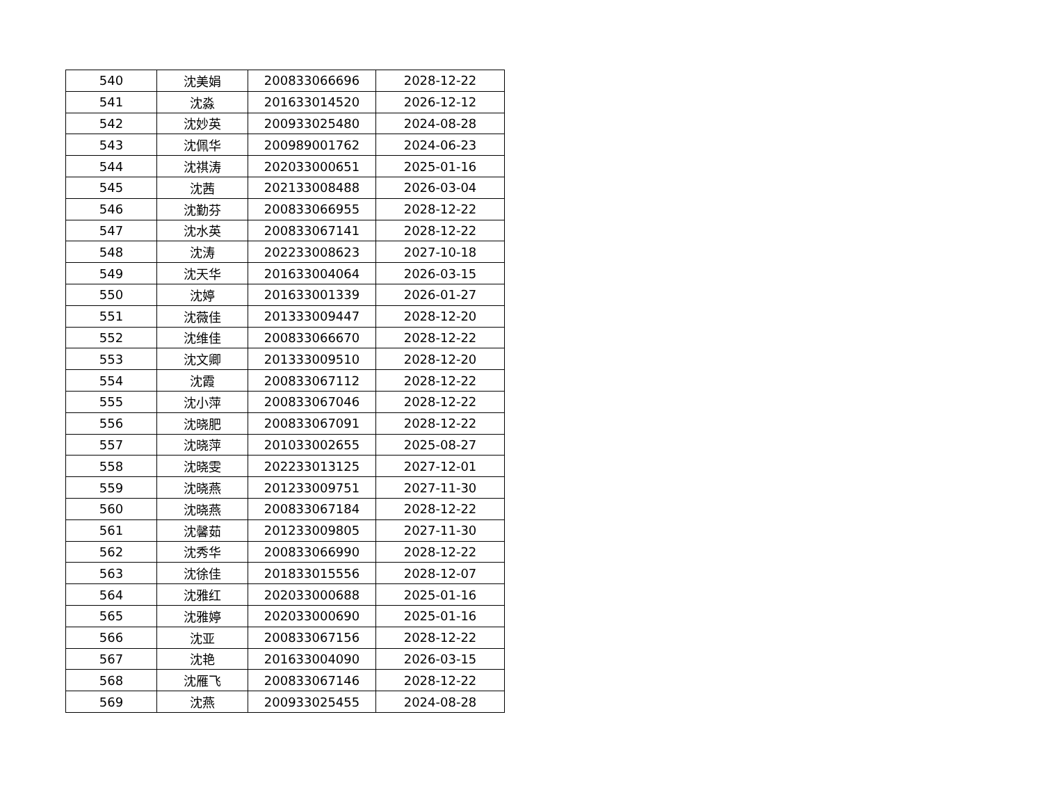| 540 | 沈美娟 | 200833066696 | 2028-12-22 |
| 541 | 沈淼 | 201633014520 | 2026-12-12 |
| 542 | 沈妙英 | 200933025480 | 2024-08-28 |
| 543 | 沈佩华 | 200989001762 | 2024-06-23 |
| 544 | 沈祺涛 | 202033000651 | 2025-01-16 |
| 545 | 沈茜 | 202133008488 | 2026-03-04 |
| 546 | 沈勤芬 | 200833066955 | 2028-12-22 |
| 547 | 沈水英 | 200833067141 | 2028-12-22 |
| 548 | 沈涛 | 202233008623 | 2027-10-18 |
| 549 | 沈天华 | 201633004064 | 2026-03-15 |
| 550 | 沈婷 | 201633001339 | 2026-01-27 |
| 551 | 沈薇佳 | 201333009447 | 2028-12-20 |
| 552 | 沈维佳 | 200833066670 | 2028-12-22 |
| 553 | 沈文卿 | 201333009510 | 2028-12-20 |
| 554 | 沈霞 | 200833067112 | 2028-12-22 |
| 555 | 沈小萍 | 200833067046 | 2028-12-22 |
| 556 | 沈晓肥 | 200833067091 | 2028-12-22 |
| 557 | 沈晓萍 | 201033002655 | 2025-08-27 |
| 558 | 沈晓雯 | 202233013125 | 2027-12-01 |
| 559 | 沈晓燕 | 201233009751 | 2027-11-30 |
| 560 | 沈晓燕 | 200833067184 | 2028-12-22 |
| 561 | 沈馨茹 | 201233009805 | 2027-11-30 |
| 562 | 沈秀华 | 200833066990 | 2028-12-22 |
| 563 | 沈徐佳 | 201833015556 | 2028-12-07 |
| 564 | 沈雅红 | 202033000688 | 2025-01-16 |
| 565 | 沈雅婷 | 202033000690 | 2025-01-16 |
| 566 | 沈亚 | 200833067156 | 2028-12-22 |
| 567 | 沈艳 | 201633004090 | 2026-03-15 |
| 568 | 沈雁飞 | 200833067146 | 2028-12-22 |
| 569 | 沈燕 | 200933025455 | 2024-08-28 |